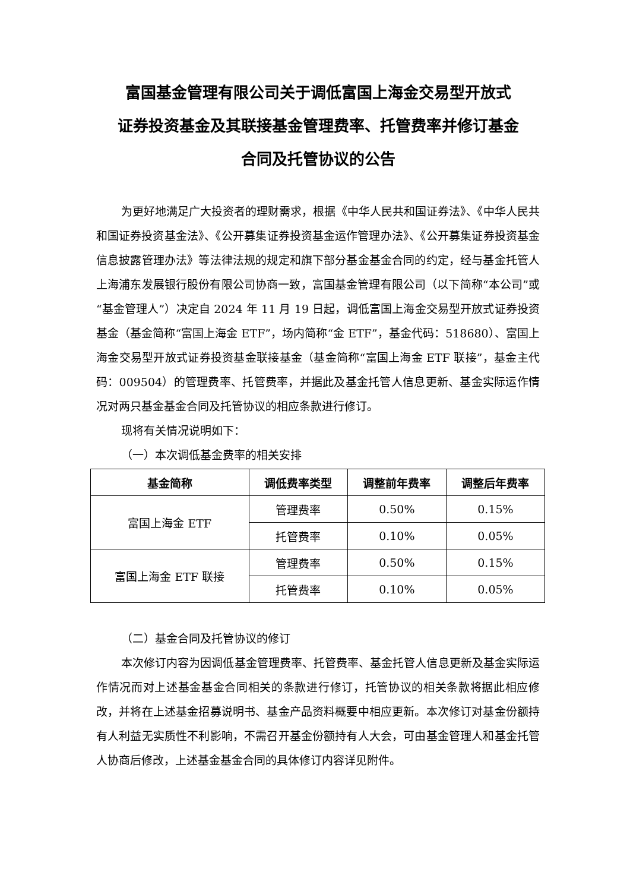富国基金管理有限公司关于调低富国上海金交易型开放式
证券投资基金及其联接基金管理费率、托管费率并修订基金
合同及托管协议的公告
为更好地满足广大投资者的理财需求，根据《中华人民共和国证券法》、《中华人民共和国证券投资基金法》、《公开募集证券投资基金运作管理办法》、《公开募集证券投资基金信息披露管理办法》等法律法规的规定和旗下部分基金基金合同的约定，经与基金托管人上海浦东发展银行股份有限公司协商一致，富国基金管理有限公司（以下简称“本公司”或“基金管理人”）决定自 2024 年 11 月 19 日起，调低富国上海金交易型开放式证券投资基金（基金简称“富国上海金 ETF”，场内简称“金 ETF”，基金代码：518680）、富国上海金交易型开放式证券投资基金联接基金（基金简称“富国上海金 ETF 联接”，基金主代码：009504）的管理费率、托管费率，并据此及基金托管人信息更新、基金实际运作情况对两只基金基金合同及托管协议的相应条款进行修订。
现将有关情况说明如下：
（一）本次调低基金费率的相关安排
| 基金简称 | 调低费率类型 | 调整前年费率 | 调整后年费率 |
| --- | --- | --- | --- |
| 富国上海金 ETF | 管理费率 | 0.50% | 0.15% |
| | 托管费率 | 0.10% | 0.05% |
| 富国上海金 ETF 联接 | 管理费率 | 0.50% | 0.15% |
| | 托管费率 | 0.10% | 0.05% |
（二）基金合同及托管协议的修订
本次修订内容为因调低基金管理费率、托管费率、基金托管人信息更新及基金实际运作情况而对上述基金基金合同相关的条款进行修订，托管协议的相关条款将据此相应修改，并将在上述基金招募说明书、基金产品资料概要中相应更新。本次修订对基金份额持有人利益无实质性不利影响，不需召开基金份额持有人大会，可由基金管理人和基金托管人协商后修改，上述基金基金合同的具体修订内容详见附件。